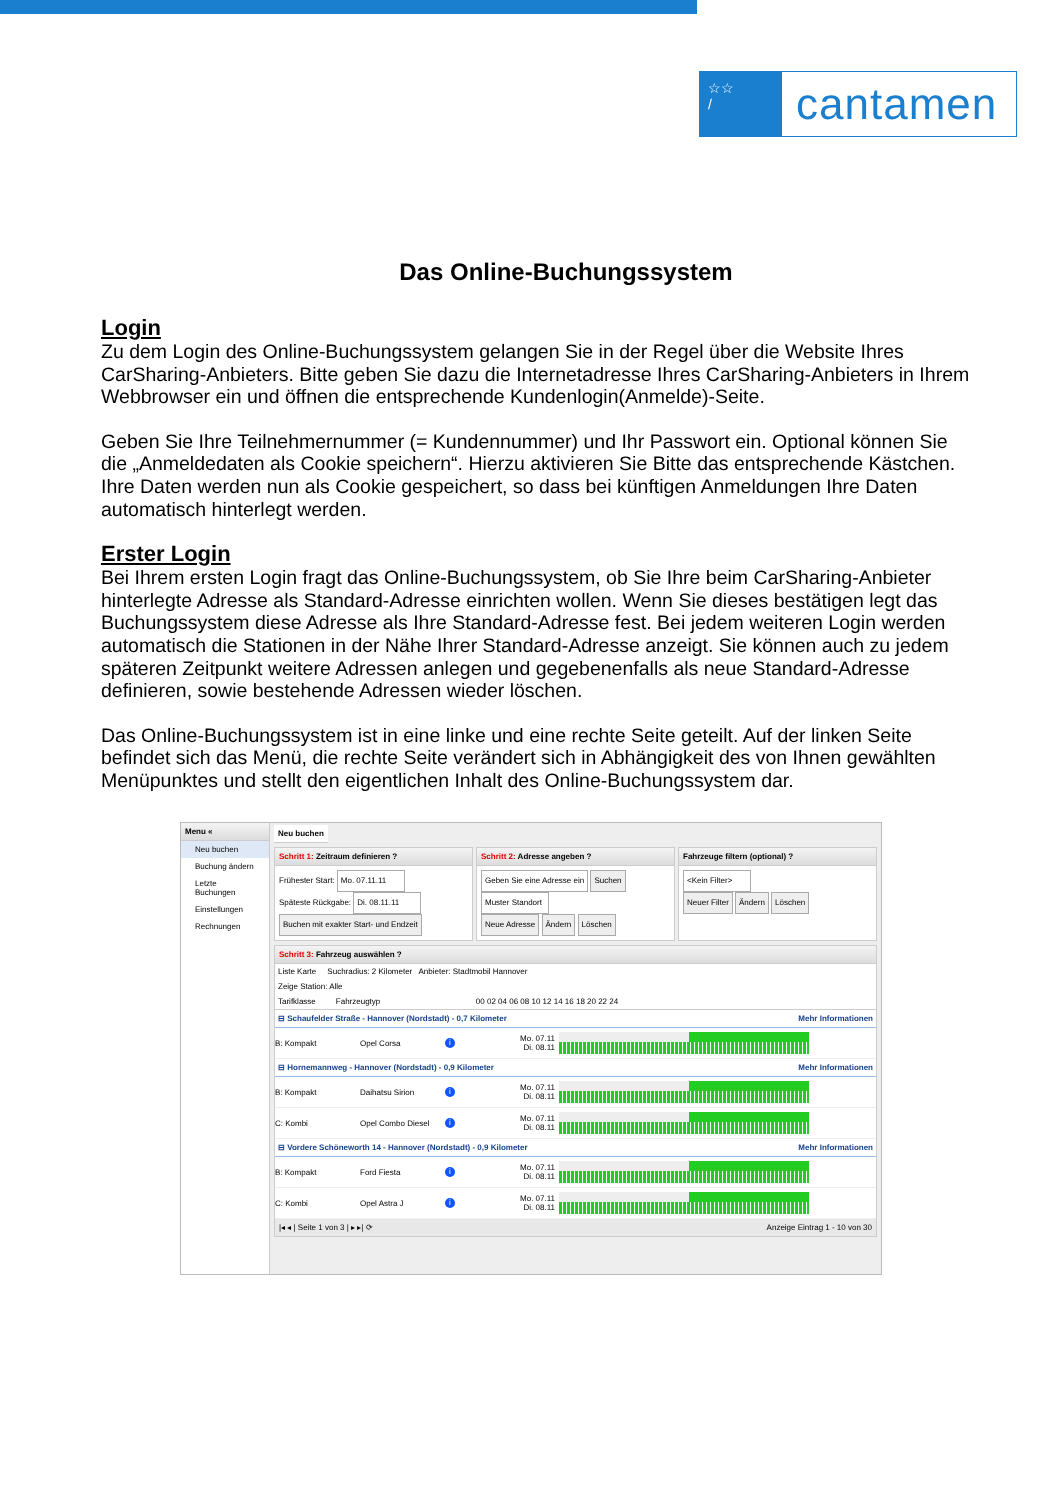☆☆
/
cantamen
Das Online-Buchungssystem
Login
Zu dem Login des Online-Buchungssystem gelangen Sie in der Regel über die Website Ihres CarSharing-Anbieters. Bitte geben Sie dazu die Internetadresse Ihres CarSharing-Anbieters in Ihrem Webbrowser ein und öffnen die entsprechende Kundenlogin(Anmelde)-Seite.
Geben Sie Ihre Teilnehmernummer (= Kundennummer) und Ihr Passwort ein. Optional können Sie die „Anmeldedaten als Cookie speichern“. Hierzu aktivieren Sie Bitte das entsprechende Kästchen. Ihre Daten werden nun als Cookie gespeichert, so dass bei künftigen Anmeldungen Ihre Daten automatisch hinterlegt werden.
Erster Login
Bei Ihrem ersten Login fragt das Online-Buchungssystem, ob Sie Ihre beim CarSharing-Anbieter hinterlegte Adresse als Standard-Adresse einrichten wollen. Wenn Sie dieses bestätigen legt das Buchungssystem diese Adresse als Ihre Standard-Adresse fest. Bei jedem weiteren Login werden automatisch die Stationen in der Nähe Ihrer Standard-Adresse anzeigt. Sie können auch zu jedem späteren Zeitpunkt weitere Adressen anlegen und gegebenenfalls als neue Standard-Adresse definieren, sowie bestehende Adressen wieder löschen.
Das Online-Buchungssystem ist in eine linke und eine rechte Seite geteilt. Auf der linken Seite befindet sich das Menü, die rechte Seite verändert sich in Abhängigkeit des von Ihnen gewählten Menüpunktes und stellt den eigentlichen Inhalt des Online-Buchungssystem dar.
Menu «
Neu buchen
Buchung ändern
Letzte Buchungen
Einstellungen
Rechnungen
Neu buchen
Schritt 1: Zeitraum definieren ?
Frühester Start: Mo. 07.11.11
Späteste Rückgabe: Di. 08.11.11
Buchen mit exakter Start- und Endzeit
Schritt 2: Adresse angeben ?
Geben Sie eine Adresse ein Suchen
Muster Standort
Neue Adresse Ändern Löschen
Fahrzeuge filtern (optional) ?
<Kein Filter>
Neuer Filter Ändern Löschen
Schritt 3: Fahrzeug auswählen ?
Liste Karte Suchradius: 2 Kilometer Anbieter: Stadtmobil Hannover
Zeige Station: Alle
Tarifklasse Fahrzeugtyp 00 02 04 06 08 10 12 14 16 18 20 22 24
⊟ Schaufelder Straße - Hannover (Nordstadt) - 0,7 Kilometer Mehr Informationen
B: Kompakt Opel Corsa i Mo. 07.11
Di. 08.11
⊟ Hornemannweg - Hannover (Nordstadt) - 0,9 Kilometer Mehr Informationen
B: Kompakt Daihatsu Sirion i Mo. 07.11
Di. 08.11
C: Kombi Opel Combo Diesel i Mo. 07.11
Di. 08.11
⊟ Vordere Schöneworth 14 - Hannover (Nordstadt) - 0,9 Kilometer Mehr Informationen
B: Kompakt Ford Fiesta i Mo. 07.11
Di. 08.11
C: Kombi Opel Astra J i Mo. 07.11
Di. 08.11
|◂ ◂ | Seite 1 von 3 | ▸ ▸| ⟳ Anzeige Eintrag 1 - 10 von 30